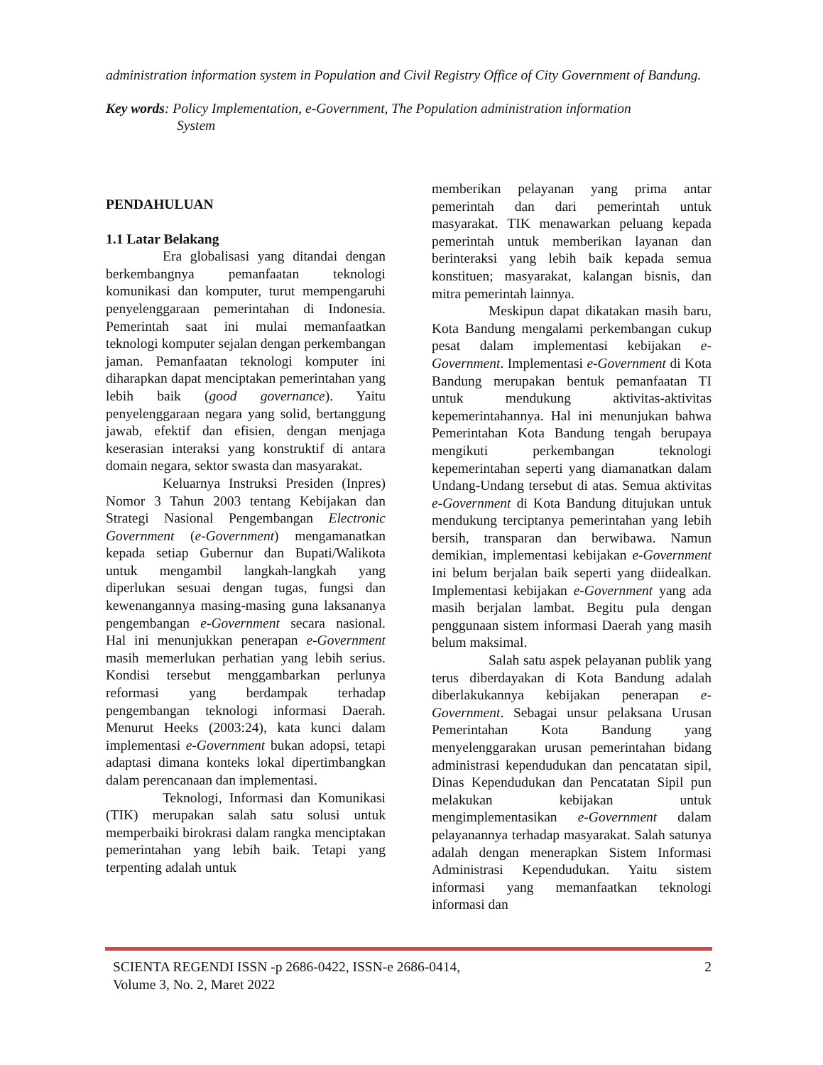administration information system in Population and Civil Registry Office of City Government of Bandung.
Key words: Policy Implementation, e-Government, The Population administration information
System
PENDAHULUAN
1.1 Latar Belakang
Era globalisasi yang ditandai dengan berkembangnya pemanfaatan teknologi komunikasi dan komputer, turut mempengaruhi penyelenggaraan pemerintahan di Indonesia. Pemerintah saat ini mulai memanfaatkan teknologi komputer sejalan dengan perkembangan jaman. Pemanfaatan teknologi komputer ini diharapkan dapat menciptakan pemerintahan yang lebih baik (good governance). Yaitu penyelenggaraan negara yang solid, bertanggung jawab, efektif dan efisien, dengan menjaga keserasian interaksi yang konstruktif di antara domain negara, sektor swasta dan masyarakat.
Keluarnya Instruksi Presiden (Inpres) Nomor 3 Tahun 2003 tentang Kebijakan dan Strategi Nasional Pengembangan Electronic Government (e-Government) mengamanatkan kepada setiap Gubernur dan Bupati/Walikota untuk mengambil langkah-langkah yang diperlukan sesuai dengan tugas, fungsi dan kewenangannya masing-masing guna laksananya pengembangan e-Government secara nasional. Hal ini menunjukkan penerapan e-Government masih memerlukan perhatian yang lebih serius. Kondisi tersebut menggambarkan perlunya reformasi yang berdampak terhadap pengembangan teknologi informasi Daerah. Menurut Heeks (2003:24), kata kunci dalam implementasi e-Government bukan adopsi, tetapi adaptasi dimana konteks lokal dipertimbangkan dalam perencanaan dan implementasi.
Teknologi, Informasi dan Komunikasi (TIK) merupakan salah satu solusi untuk memperbaiki birokrasi dalam rangka menciptakan pemerintahan yang lebih baik. Tetapi yang terpenting adalah untuk
memberikan pelayanan yang prima antar pemerintah dan dari pemerintah untuk masyarakat. TIK menawarkan peluang kepada pemerintah untuk memberikan layanan dan berinteraksi yang lebih baik kepada semua konstituen; masyarakat, kalangan bisnis, dan mitra pemerintah lainnya.
Meskipun dapat dikatakan masih baru, Kota Bandung mengalami perkembangan cukup pesat dalam implementasi kebijakan e-Government. Implementasi e-Government di Kota Bandung merupakan bentuk pemanfaatan TI untuk mendukung aktivitas-aktivitas kepemerintahannya. Hal ini menunjukan bahwa Pemerintahan Kota Bandung tengah berupaya mengikuti perkembangan teknologi kepemerintahan seperti yang diamanatkan dalam Undang-Undang tersebut di atas. Semua aktivitas e-Government di Kota Bandung ditujukan untuk mendukung terciptanya pemerintahan yang lebih bersih, transparan dan berwibawa. Namun demikian, implementasi kebijakan e-Government ini belum berjalan baik seperti yang diidealkan. Implementasi kebijakan e-Government yang ada masih berjalan lambat. Begitu pula dengan penggunaan sistem informasi Daerah yang masih belum maksimal.
Salah satu aspek pelayanan publik yang terus diberdayakan di Kota Bandung adalah diberlakukannya kebijakan penerapan e-Government. Sebagai unsur pelaksana Urusan Pemerintahan Kota Bandung yang menyelenggarakan urusan pemerintahan bidang administrasi kependudukan dan pencatatan sipil, Dinas Kependudukan dan Pencatatan Sipil pun melakukan kebijakan untuk mengimplementasikan e-Government dalam pelayanannya terhadap masyarakat. Salah satunya adalah dengan menerapkan Sistem Informasi Administrasi Kependudukan. Yaitu sistem informasi yang memanfaatkan teknologi informasi dan
SCIENTA REGENDI ISSN -p 2686-0422, ISSN-e 2686-0414,
Volume 3, No. 2, Maret 2022
2